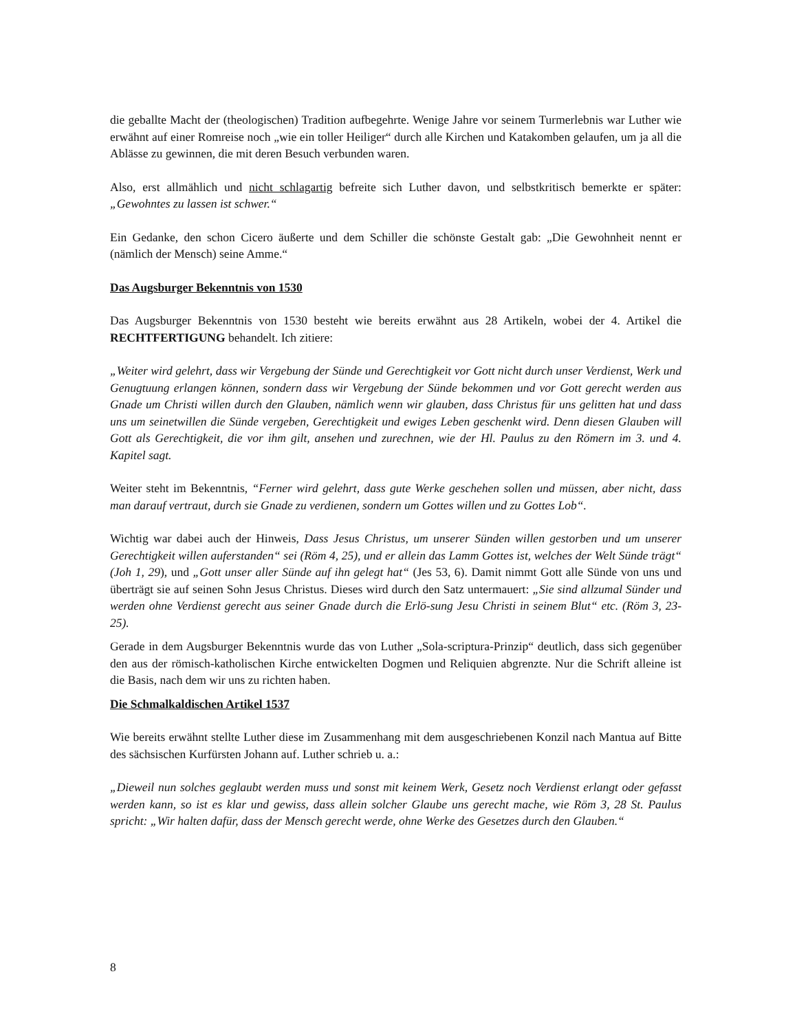die geballte Macht der (theologischen) Tradition aufbegehrte. Wenige Jahre vor seinem Turmerlebnis war Luther wie erwähnt auf einer Romreise noch „wie ein toller Heiliger“ durch alle Kirchen und Katakomben gelaufen, um ja all die Ablässe zu gewinnen, die mit deren Besuch verbunden waren.
Also, erst allmählich und nicht schlagartig befreite sich Luther davon, und selbstkritisch bemerkte er später: „Gewohntes zu lassen ist schwer.“
Ein Gedanke, den schon Cicero äußerte und dem Schiller die schönste Gestalt gab: „Die Gewohnheit nennt er (nämlich der Mensch) seine Amme.“
Das Augsburger Bekenntnis von 1530
Das Augsburger Bekenntnis von 1530 besteht wie bereits erwähnt aus 28 Artikeln, wobei der 4. Artikel die RECHTFERTIGUNG behandelt. Ich zitiere:
„Weiter wird gelehrt, dass wir Vergebung der Sünde und Gerechtigkeit vor Gott nicht durch unser Verdienst, Werk und Genugtuung erlangen können, sondern dass wir Vergebung der Sünde bekommen und vor Gott gerecht werden aus Gnade um Christi willen durch den Glauben, nämlich wenn wir glauben, dass Christus für uns gelitten hat und dass uns um seinetwillen die Sünde vergeben, Gerechtigkeit und ewiges Leben geschenkt wird. Denn diesen Glauben will Gott als Gerechtigkeit, die vor ihm gilt, ansehen und zurechnen, wie der Hl. Paulus zu den Römern im 3. und 4. Kapitel sagt.
Weiter steht im Bekenntnis, “Ferner wird gelehrt, dass gute Werke geschehen sollen und müssen, aber nicht, dass man darauf vertraut, durch sie Gnade zu verdienen, sondern um Gottes willen und zu Gottes Lob“.
Wichtig war dabei auch der Hinweis, Dass Jesus Christus, um unserer Sünden willen gestorben und um unserer Gerechtigkeit willen auferstanden“ sei (Röm 4, 25), und er allein das Lamm Gottes ist, welches der Welt Sünde trägt“ (Joh 1, 29), und „Gott unser aller Sünde auf ihn gelegt hat“ (Jes 53, 6). Damit nimmt Gott alle Sünde von uns und überträgt sie auf seinen Sohn Jesus Christus. Dieses wird durch den Satz untermauert: „Sie sind allzumal Sünder und werden ohne Verdienst gerecht aus seiner Gnade durch die Erlö-sung Jesu Christi in seinem Blut“ etc. (Röm 3, 23-25).
Gerade in dem Augsburger Bekenntnis wurde das von Luther „Sola-scriptura-Prinzip“ deutlich, dass sich gegenüber den aus der römisch-katholischen Kirche entwickelten Dogmen und Reliquien abgrenzte. Nur die Schrift alleine ist die Basis, nach dem wir uns zu richten haben.
Die Schmalkaldischen Artikel 1537
Wie bereits erwähnt stellte Luther diese im Zusammenhang mit dem ausgeschriebenen Konzil nach Mantua auf Bitte des sächsischen Kurfürsten Johann auf. Luther schrieb u. a.:
„Dieweil nun solches geglaubt werden muss und sonst mit keinem Werk, Gesetz noch Verdienst erlangt oder gefasst werden kann, so ist es klar und gewiss, dass allein solcher Glaube uns gerecht mache, wie Röm 3, 28 St. Paulus spricht: „Wir halten dafür, dass der Mensch gerecht werde, ohne Werke des Gesetzes durch den Glauben.“
8